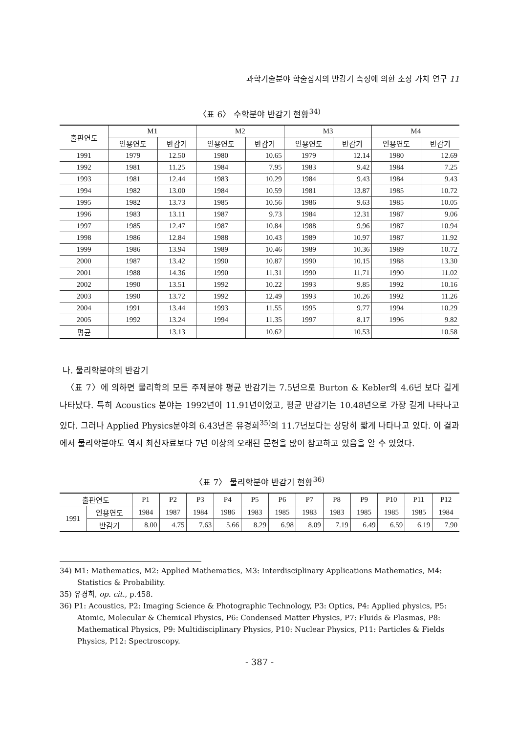과학기술분야 학술잡지의 반감기 측정에 의한 소장 가치 연구 11
〈표 6〉 수학분야 반감기 현황<sup>34)</sup>
| 출판연도 | M1 | | M2 | | M3 | | M4 | |
| --- | --- | --- | --- | --- | --- | --- | --- | --- |
| | 인용연도 | 반감기 | 인용연도 | 반감기 | 인용연도 | 반감기 | 인용연도 | 반감기 |
| 1991 | 1979 | 12.50 | 1980 | 10.65 | 1979 | 12.14 | 1980 | 12.69 |
| 1992 | 1981 | 11.25 | 1984 | 7.95 | 1983 | 9.42 | 1984 | 7.25 |
| 1993 | 1981 | 12.44 | 1983 | 10.29 | 1984 | 9.43 | 1984 | 9.43 |
| 1994 | 1982 | 13.00 | 1984 | 10.59 | 1981 | 13.87 | 1985 | 10.72 |
| 1995 | 1982 | 13.73 | 1985 | 10.56 | 1986 | 9.63 | 1985 | 10.05 |
| 1996 | 1983 | 13.11 | 1987 | 9.73 | 1984 | 12.31 | 1987 | 9.06 |
| 1997 | 1985 | 12.47 | 1987 | 10.84 | 1988 | 9.96 | 1987 | 10.94 |
| 1998 | 1986 | 12.84 | 1988 | 10.43 | 1989 | 10.97 | 1987 | 11.92 |
| 1999 | 1986 | 13.94 | 1989 | 10.46 | 1989 | 10.36 | 1989 | 10.72 |
| 2000 | 1987 | 13.42 | 1990 | 10.87 | 1990 | 10.15 | 1988 | 13.30 |
| 2001 | 1988 | 14.36 | 1990 | 11.31 | 1990 | 11.71 | 1990 | 11.02 |
| 2002 | 1990 | 13.51 | 1992 | 10.22 | 1993 | 9.85 | 1992 | 10.16 |
| 2003 | 1990 | 13.72 | 1992 | 12.49 | 1993 | 10.26 | 1992 | 11.26 |
| 2004 | 1991 | 13.44 | 1993 | 11.55 | 1995 | 9.77 | 1994 | 10.29 |
| 2005 | 1992 | 13.24 | 1994 | 11.35 | 1997 | 8.17 | 1996 | 9.82 |
| 평균 | | 13.13 | | 10.62 | | 10.53 | | 10.58 |
나. 물리학분야의 반감기
〈표 7〉에 의하면 물리학의 모든 주제분야 평균 반감기는 7.5년으로 Burton & Kebler의 4.6년 보다 길게 나타났다. 특히 Acoustics 분야는 1992년이 11.91년이었고, 평균 반감기는 10.48년으로 가장 길게 나타나고 있다. 그러나 Applied Physics분야의 6.43년은 유경희<sup>35)</sup>의 11.7년보다는 상당히 짧게 나타나고 있다. 이 결과에서 물리학분야도 역시 최신자료보다 7년 이상의 오래된 문헌을 많이 참고하고 있음을 알 수 있었다.
〈표 7〉 물리학분야 반감기 현황<sup>36)</sup>
| 출판연도 | | P1 | P2 | P3 | P4 | P5 | P6 | P7 | P8 | P9 | P10 | P11 | P12 |
| --- | --- | --- | --- | --- | --- | --- | --- | --- | --- | --- | --- | --- | --- |
| 1991 | 인용연도 | 1984 | 1987 | 1984 | 1986 | 1983 | 1985 | 1983 | 1983 | 1985 | 1985 | 1985 | 1984 |
| | 반감기 | 8.00 | 4.75 | 7.63 | 5.66 | 8.29 | 6.98 | 8.09 | 7.19 | 6.49 | 6.59 | 6.19 | 7.90 |
34) M1: Mathematics, M2: Applied Mathematics, M3: Interdisciplinary Applications Mathematics, M4: Statistics & Probability.
35) 유경희, op. cit., p.458.
36) P1: Acoustics, P2: Imaging Science & Photographic Technology, P3: Optics, P4: Applied physics, P5: Atomic, Molecular & Chemical Physics, P6: Condensed Matter Physics, P7: Fluids & Plasmas, P8: Mathematical Physics, P9: Multidisciplinary Physics, P10: Nuclear Physics, P11: Particles & Fields Physics, P12: Spectroscopy.
- 387 -